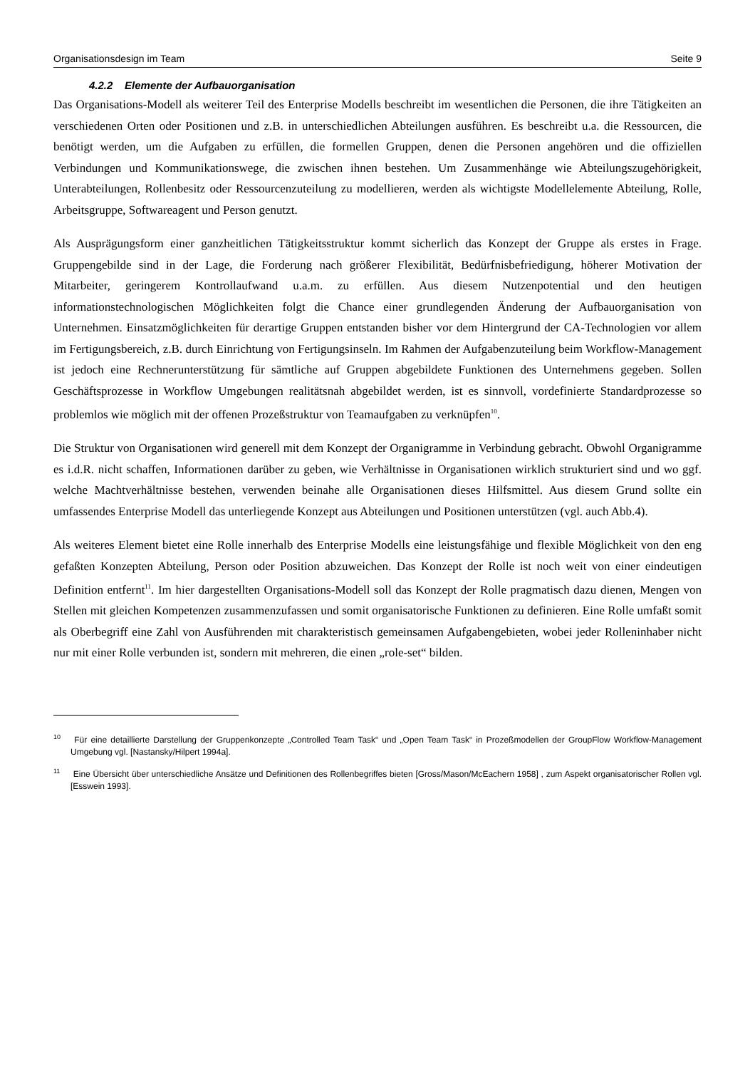Organisationsdesign im Team Seite 9
4.2.2 Elemente der Aufbauorganisation
Das Organisations-Modell als weiterer Teil des Enterprise Modells beschreibt im wesentlichen die Personen, die ihre Tätigkeiten an verschiedenen Orten oder Positionen und z.B. in unterschiedlichen Abteilungen ausführen. Es beschreibt u.a. die Ressourcen, die benötigt werden, um die Aufgaben zu erfüllen, die formellen Gruppen, denen die Personen angehören und die offiziellen Verbindungen und Kommunikationswege, die zwischen ihnen bestehen. Um Zusammenhänge wie Abteilungszugehörigkeit, Unterabteilungen, Rollenbesitz oder Ressourcenzuteilung zu modellieren, werden als wichtigste Modellelemente Abteilung, Rolle, Arbeitsgruppe, Softwareagent und Person genutzt.
Als Ausprägungsform einer ganzheitlichen Tätigkeitsstruktur kommt sicherlich das Konzept der Gruppe als erstes in Frage. Gruppengebilde sind in der Lage, die Forderung nach größerer Flexibilität, Bedürfnisbefriedigung, höherer Motivation der Mitarbeiter, geringerem Kontrollaufwand u.a.m. zu erfüllen. Aus diesem Nutzenpotential und den heutigen informationstechnologischen Möglichkeiten folgt die Chance einer grundlegenden Änderung der Aufbauorganisation von Unternehmen. Einsatzmöglichkeiten für derartige Gruppen entstanden bisher vor dem Hintergrund der CA-Technologien vor allem im Fertigungsbereich, z.B. durch Einrichtung von Fertigungsinseln. Im Rahmen der Aufgabenzuteilung beim Workflow-Management ist jedoch eine Rechnerunterstützung für sämtliche auf Gruppen abgebildete Funktionen des Unternehmens gegeben. Sollen Geschäftsprozesse in Workflow Umgebungen realitätsnah abgebildet werden, ist es sinnvoll, vordefinierte Standardprozesse so problemlos wie möglich mit der offenen Prozeßstruktur von Teamaufgaben zu verknüpfen<sup>10</sup>.
Die Struktur von Organisationen wird generell mit dem Konzept der Organigramme in Verbindung gebracht. Obwohl Organigramme es i.d.R. nicht schaffen, Informationen darüber zu geben, wie Verhältnisse in Organisationen wirklich strukturiert sind und wo ggf. welche Machtverhältnisse bestehen, verwenden beinahe alle Organisationen dieses Hilfsmittel. Aus diesem Grund sollte ein umfassendes Enterprise Modell das unterliegende Konzept aus Abteilungen und Positionen unterstützen (vgl. auch Abb.4).
Als weiteres Element bietet eine Rolle innerhalb des Enterprise Modells eine leistungsfähige und flexible Möglichkeit von den eng gefaßten Konzepten Abteilung, Person oder Position abzuweichen. Das Konzept der Rolle ist noch weit von einer eindeutigen Definition entfernt<sup>11</sup>. Im hier dargestellten Organisations-Modell soll das Konzept der Rolle pragmatisch dazu dienen, Mengen von Stellen mit gleichen Kompetenzen zusammenzufassen und somit organisatorische Funktionen zu definieren. Eine Rolle umfaßt somit als Oberbegriff eine Zahl von Ausführenden mit charakteristisch gemeinsamen Aufgabengebieten, wobei jeder Rolleninhaber nicht nur mit einer Rolle verbunden ist, sondern mit mehreren, die einen „role-set“ bilden.
<sup>10</sup> Für eine detaillierte Darstellung der Gruppenkonzepte „Controlled Team Task“ und „Open Team Task“ in Prozeßmodellen der GroupFlow Workflow-Management Umgebung vgl. [Nastansky/Hilpert 1994a].
<sup>11</sup> Eine Übersicht über unterschiedliche Ansätze und Definitionen des Rollenbegriffes bieten [Gross/Mason/McEachern 1958] , zum Aspekt organisatorischer Rollen vgl. [Esswein 1993].